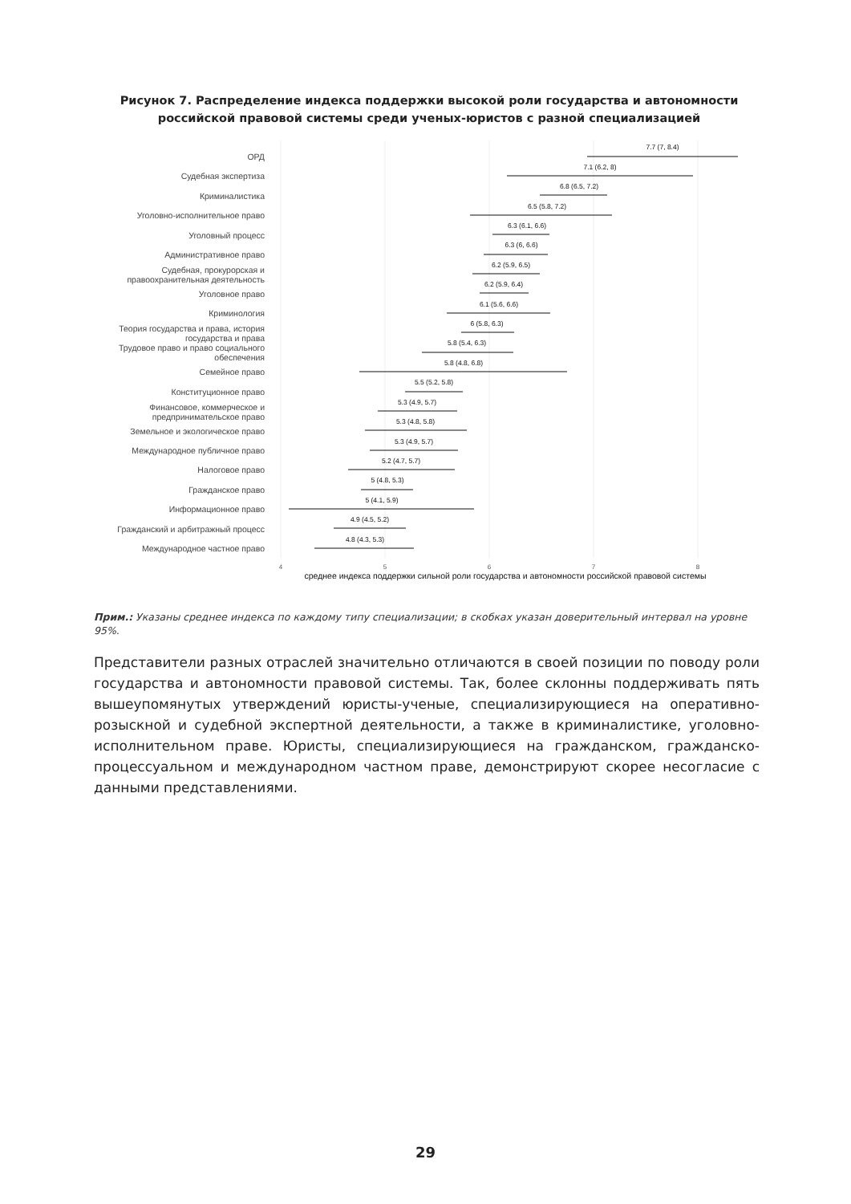Рисунок 7. Распределение индекса поддержки высокой роли государства и автономности российской правовой системы среди ученых-юристов с разной специализацией
ОРД
Судебная экспертиза
Криминалистика
Уголовно-исполнительное право
Уголовный процесс
Административное право
Судебная, прокурорская и
правоохранительная деятельность
Уголовное право
Криминология
Теория государства и права, история
государства и права
Трудовое право и право социального
обеспечения
Семейное право
Конституционное право
Финансовое, коммерческое и
предпринимательское право
Земельное и экологическое право
Международное публичное право
Налоговое право
Гражданское право
Информационное право
Гражданский и арбитражный процесс
Международное частное право
7.7 (7, 8.4)
7.1 (6.2, 8)
6.8 (6.5, 7.2)
6.5 (5.8, 7.2)
6.3 (6.1, 6.6)
6.3 (6, 6.6)
6.2 (5.9, 6.5)
6.2 (5.9, 6.4)
6.1 (5.6, 6.6)
6 (5.8, 6.3)
5.8 (5.4, 6.3)
5.8 (4.8, 6.8)
5.5 (5.2, 5.8)
5.3 (4.9, 5.7)
5.3 (4.8, 5.8)
5.3 (4.9, 5.7)
5.2 (4.7, 5.7)
5 (4.8, 5.3)
5 (4.1, 5.9)
4.9 (4.5, 5.2)
4.8 (4.3, 5.3)
4
5
6
7
8
среднее индекса поддержки сильной роли государства и автономности российской правовой системы
Прим.: Указаны среднее индекса по каждому типу специализации; в скобках указан доверительный интервал на уровне 95%.
Представители разных отраслей значительно отличаются в своей позиции по поводу роли государства и автономности правовой системы. Так, более склонны поддерживать пять вышеупомянутых утверждений юристы-ученые, специализирующиеся на оперативно-розыскной и судебной экспертной деятельности, а также в криминалистике, уголовно-исполнительном праве. Юристы, специализирующиеся на гражданском, гражданско-процессуальном и международном частном праве, демонстрируют скорее несогласие с данными представлениями.
29